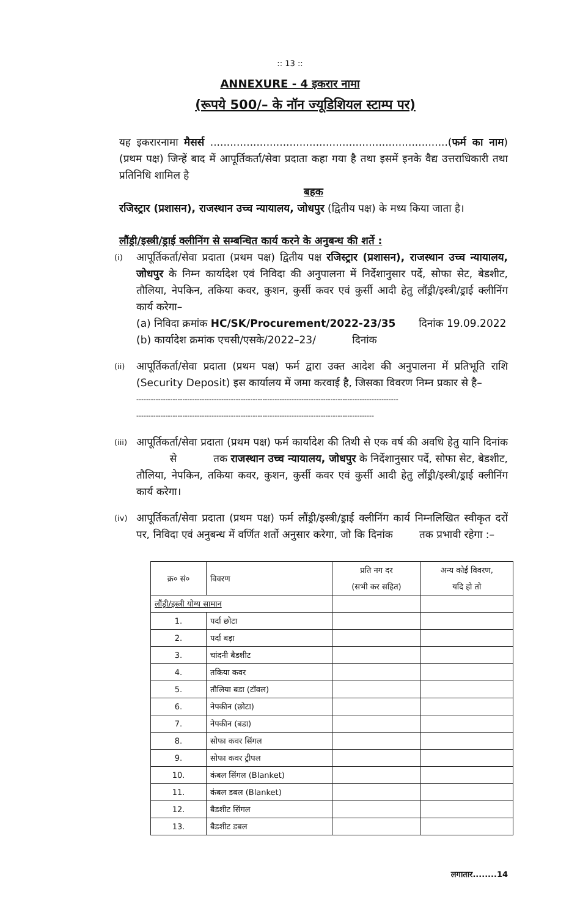:: 13 ::
ANNEXURE - 4 इकरार नामा
(रूपये 500/– के नॉन ज्यूडिशियल स्टाम्प पर)
यह इकरारनामा मैसर्स ........................................................................(फर्म का नाम)(प्रथम पक्ष) जिन्हें बाद में आपूर्तिकर्ता/सेवा प्रदाता कहा गया है तथा इसमें इनके वैद्य उत्तराधिकारी तथा प्रतिनिधि शामिल है
बहक
रजिस्ट्रार (प्रशासन), राजस्थान उच्च न्यायालय, जोधपुर (द्वितीय पक्ष) के मध्य किया जाता है।
लौंड्री/इस्त्री/ड्राई क्लीनिंग से सम्बन्धित कार्य करने के अनुबन्ध की शर्ते :
(i)
आपूर्तिकर्ता/सेवा प्रदाता (प्रथम पक्ष) द्वितीय पक्ष रजिस्ट्रार (प्रशासन), राजस्थान उच्च न्यायालय, जोधपुर के निम्न कार्यादेश एवं निविदा की अनुपालना में निर्देशानुसार पर्दे, सोफा सेट, बेडशीट, तौलिया, नेपकिन, तकिया कवर, कुशन, कुर्सी कवर एवं कुर्सी आदी हेतु लौंड्री/इस्त्री/ड्राई क्लीनिंग कार्य करेगा–
(a) निविदा क्रमांक HC/SK/Procurement/2022-23/35 दिनांक 19.09.2022
(b) कार्यादेश क्रमांक एचसी/एसके/2022–23/ दिनांक
(ii)
आपूर्तिकर्ता/सेवा प्रदाता (प्रथम पक्ष) फर्म द्वारा उक्त आदेश की अनुपालना में प्रतिभूति राशि (Security Deposit) इस कार्यालय में जमा करवाई है, जिसका विवरण निम्न प्रकार से है–
------------------------------------------------------------------------------------------------------------
--------------------------------------------------------------------------------------------------
(iii)
आपूर्तिकर्ता/सेवा प्रदाता (प्रथम पक्ष) फर्म कार्यादेश की तिथी से एक वर्ष की अवधि हेतु यानि दिनांक से तक राजस्थान उच्च न्यायालय, जोधपुर के निर्देशानुसार पर्दे, सोफा सेट, बेडशीट, तौलिया, नेपकिन, तकिया कवर, कुशन, कुर्सी कवर एवं कुर्सी आदी हेतु लौंड्री/इस्त्री/ड्राई क्लीनिंग कार्य करेगा।
(iv)
आपूर्तिकर्ता/सेवा प्रदाता (प्रथम पक्ष) फर्म लौंड्री/इस्त्री/ड्राई क्लीनिंग कार्य निम्नलिखित स्वीकृत दरों पर, निविदा एवं अनुबन्ध में वर्णित शर्तो अनुसार करेगा, जो कि दिनांक तक प्रभावी रहेगा :–
| क्र० सं० | विवरण | प्रति नग दर (सभी कर सहित) | अन्य कोई विवरण, यदि हो तो |
| --- | --- | --- | --- |
| लौंड्री/इस्त्री योग्य सामान | | | |
| 1. | पर्दा छोटा | | |
| 2. | पर्दा बड़ा | | |
| 3. | चांदनी बैडशीट | | |
| 4. | तकिया कवर | | |
| 5. | तौलिया बडा (टॉवल) | | |
| 6. | नेपकीन (छोटा) | | |
| 7. | नेपकीन (बडा) | | |
| 8. | सोफा कवर सिंगल | | |
| 9. | सोफा कवर ट्रीपल | | |
| 10. | कंबल सिंगल (Blanket) | | |
| 11. | कंबल डबल (Blanket) | | |
| 12. | बैडशीट सिंगल | | |
| 13. | बैडशीट डबल | | |
लगातार........14